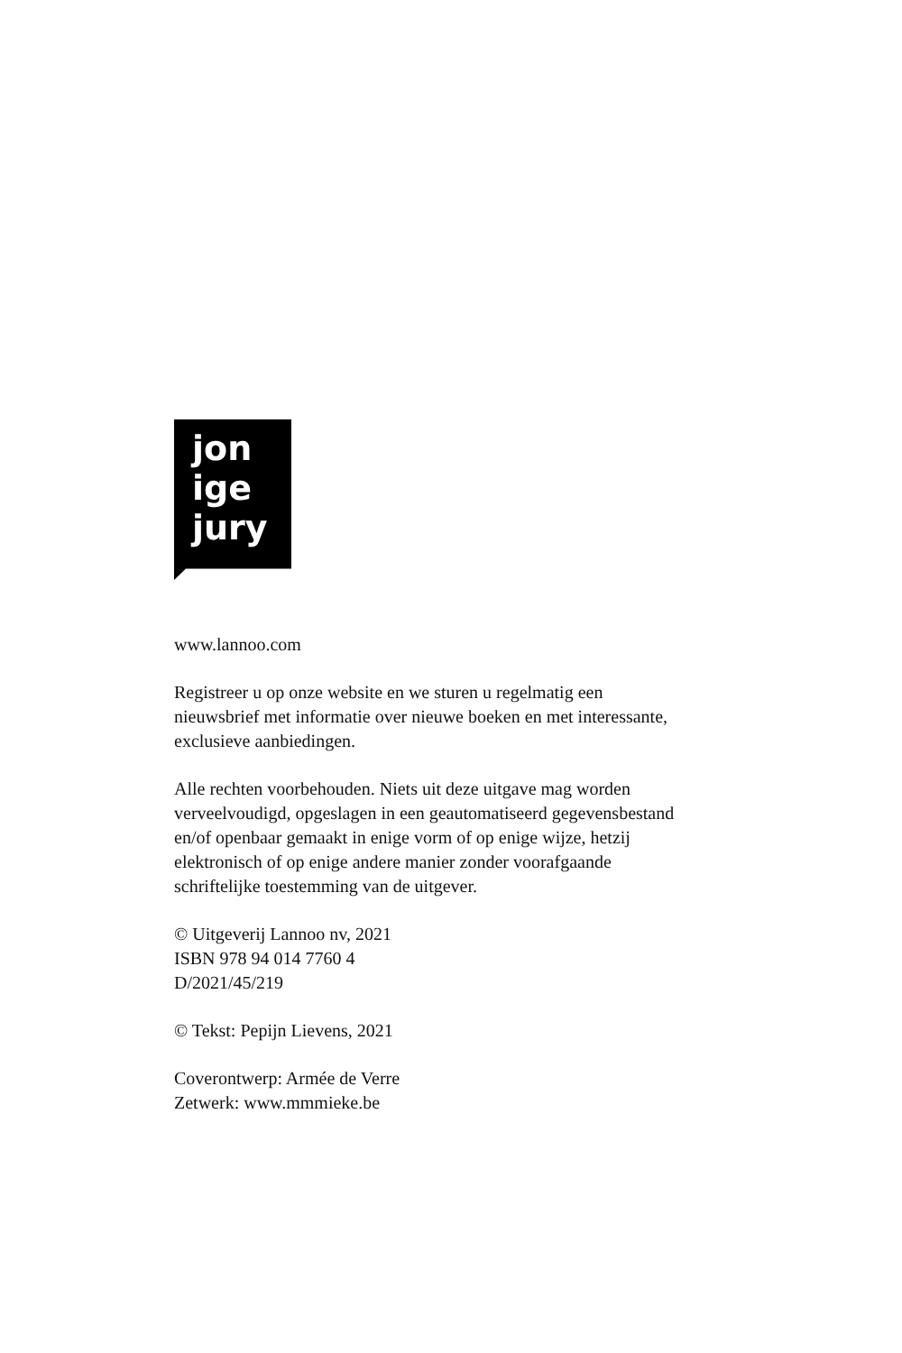jon
ige
jury
www.lannoo.com
Registreer u op onze website en we sturen u regelmatig een
nieuwsbrief met informatie over nieuwe boeken en met interessante,
exclusieve aanbiedingen.
Alle rechten voorbehouden. Niets uit deze uitgave mag worden
verveelvoudigd, opgeslagen in een geautomatiseerd gegevensbestand
en/of openbaar gemaakt in enige vorm of op enige wijze, hetzij
elektronisch of op enige andere manier zonder voorafgaande
schriftelijke toestemming van de uitgever.
© Uitgeverij Lannoo nv, 2021
ISBN 978 94 014 7760 4
D/2021/45/219
© Tekst: Pepijn Lievens, 2021
Coverontwerp: Armée de Verre
Zetwerk: www.mmmieke.be